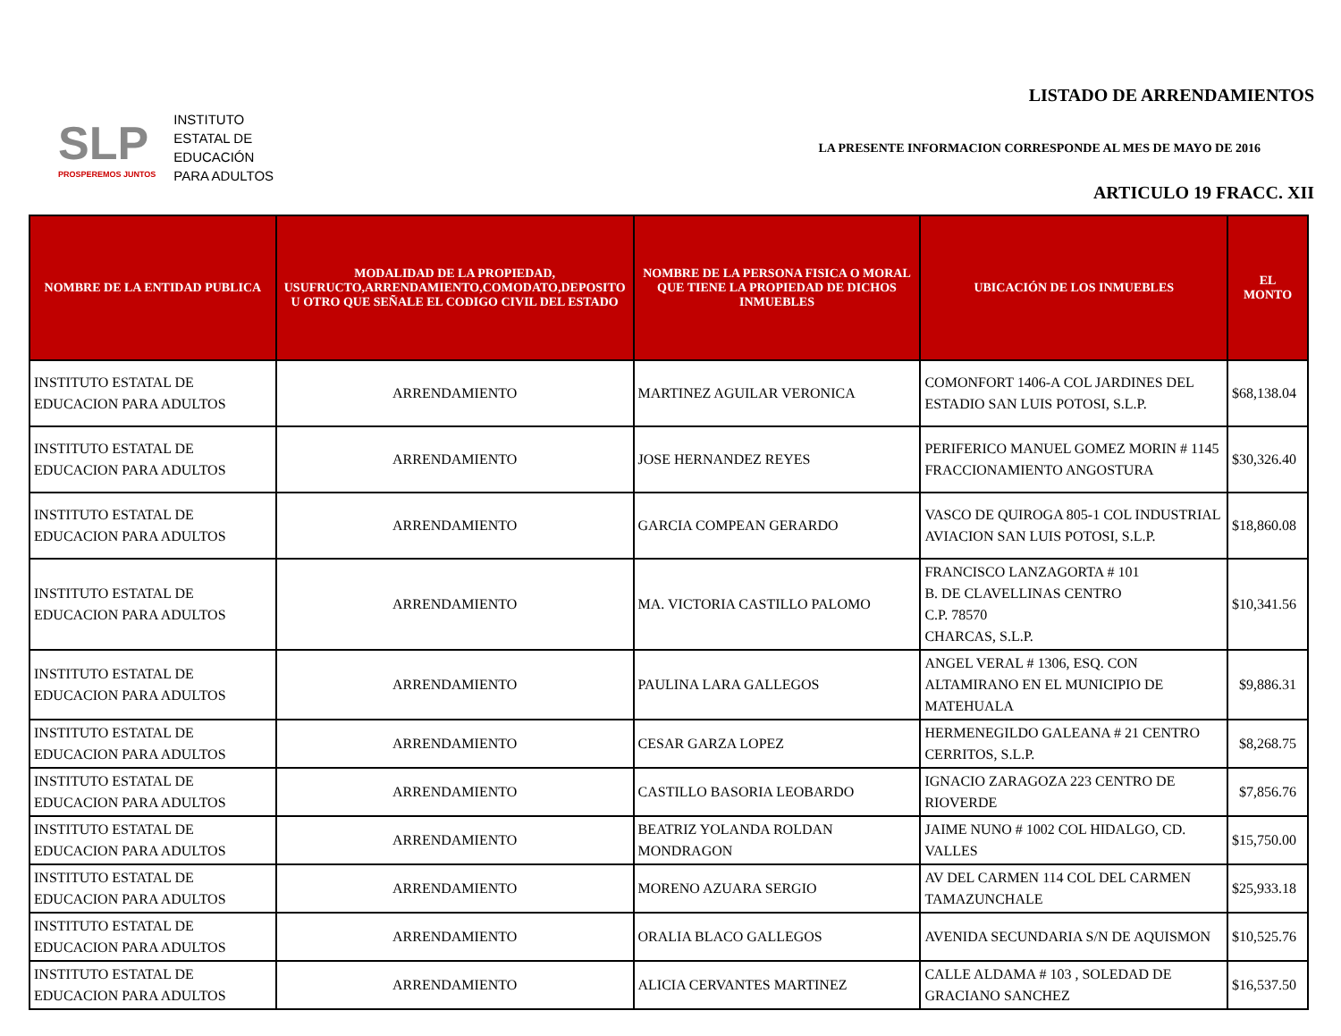SLP
PROSPEREMOS JUNTOS
INSTITUTO
ESTATAL DE
EDUCACIÓN
PARA ADULTOS
LISTADO DE ARRENDAMIENTOS
LA PRESENTE INFORMACION CORRESPONDE AL MES DE MAYO DE 2016
ARTICULO 19 FRACC. XII
| NOMBRE DE LA ENTIDAD PUBLICA | MODALIDAD DE LA PROPIEDAD, USUFRUCTO,ARRENDAMIENTO,COMODATO,DEPOSITO U OTRO QUE SEÑALE EL CODIGO CIVIL DEL ESTADO | NOMBRE DE LA PERSONA FISICA O MORAL QUE TIENE LA PROPIEDAD DE DICHOS INMUEBLES | UBICACIÓN DE LOS INMUEBLES | EL MONTO |
| --- | --- | --- | --- | --- |
| INSTITUTO ESTATAL DE EDUCACION PARA ADULTOS | ARRENDAMIENTO | MARTINEZ AGUILAR VERONICA | COMONFORT 1406-A COL JARDINES DEL ESTADIO SAN LUIS POTOSI, S.L.P. | $68,138.04 |
| INSTITUTO ESTATAL DE EDUCACION PARA ADULTOS | ARRENDAMIENTO | JOSE HERNANDEZ REYES | PERIFERICO MANUEL GOMEZ MORIN # 1145 FRACCIONAMIENTO ANGOSTURA | $30,326.40 |
| INSTITUTO ESTATAL DE EDUCACION PARA ADULTOS | ARRENDAMIENTO | GARCIA COMPEAN GERARDO | VASCO DE QUIROGA 805-1 COL INDUSTRIAL AVIACION SAN LUIS POTOSI, S.L.P. | $18,860.08 |
| INSTITUTO ESTATAL DE EDUCACION PARA ADULTOS | ARRENDAMIENTO | MA. VICTORIA CASTILLO PALOMO | FRANCISCO LANZAGORTA # 101 B. DE CLAVELLINAS CENTRO C.P. 78570 CHARCAS, S.L.P. | $10,341.56 |
| INSTITUTO ESTATAL DE EDUCACION PARA ADULTOS | ARRENDAMIENTO | PAULINA LARA GALLEGOS | ANGEL VERAL # 1306, ESQ. CON ALTAMIRANO EN EL MUNICIPIO DE MATEHUALA | $9,886.31 |
| INSTITUTO ESTATAL DE EDUCACION PARA ADULTOS | ARRENDAMIENTO | CESAR GARZA LOPEZ | HERMENEGILDO GALEANA # 21 CENTRO CERRITOS, S.L.P. | $8,268.75 |
| INSTITUTO ESTATAL DE EDUCACION PARA ADULTOS | ARRENDAMIENTO | CASTILLO BASORIA LEOBARDO | IGNACIO ZARAGOZA 223 CENTRO DE RIOVERDE | $7,856.76 |
| INSTITUTO ESTATAL DE EDUCACION PARA ADULTOS | ARRENDAMIENTO | BEATRIZ YOLANDA ROLDAN MONDRAGON | JAIME NUNO # 1002 COL HIDALGO, CD. VALLES | $15,750.00 |
| INSTITUTO ESTATAL DE EDUCACION PARA ADULTOS | ARRENDAMIENTO | MORENO AZUARA SERGIO | AV DEL CARMEN 114 COL DEL CARMEN TAMAZUNCHALE | $25,933.18 |
| INSTITUTO ESTATAL DE EDUCACION PARA ADULTOS | ARRENDAMIENTO | ORALIA BLACO GALLEGOS | AVENIDA SECUNDARIA S/N DE AQUISMON | $10,525.76 |
| INSTITUTO ESTATAL DE EDUCACION PARA ADULTOS | ARRENDAMIENTO | ALICIA CERVANTES MARTINEZ | CALLE ALDAMA # 103 , SOLEDAD DE GRACIANO SANCHEZ | $16,537.50 |